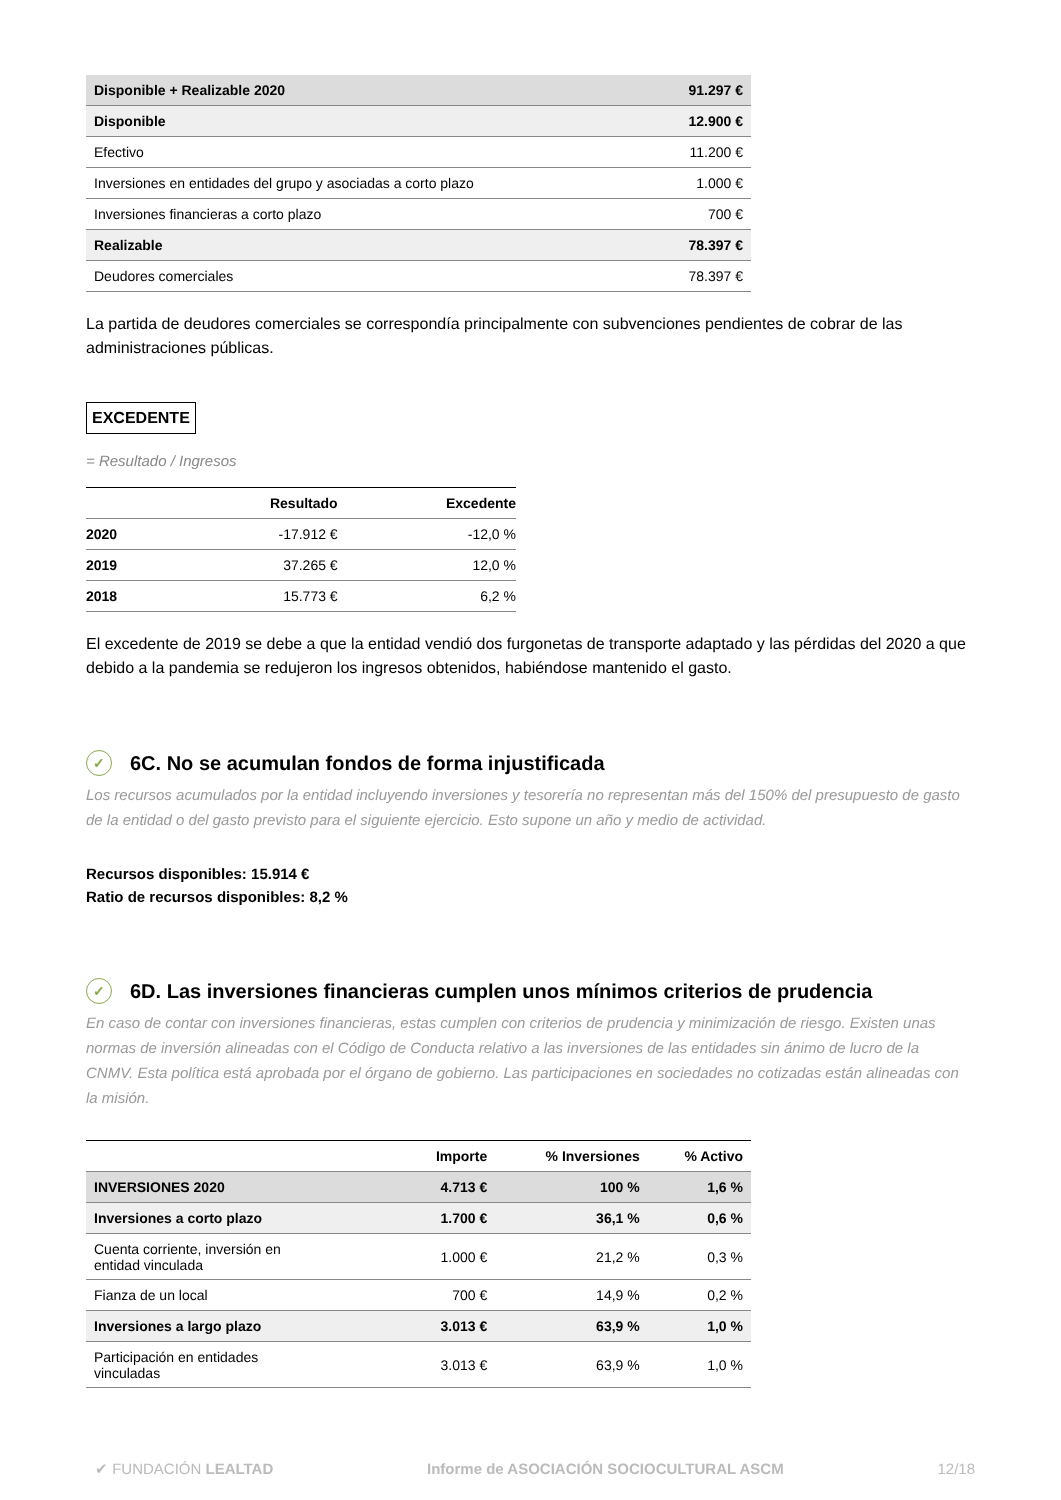| Disponible + Realizable 2020 | 91.297 € |
| Disponible | 12.900 € |
| Efectivo | 11.200 € |
| Inversiones en entidades del grupo y asociadas a corto plazo | 1.000 € |
| Inversiones financieras a corto plazo | 700 € |
| Realizable | 78.397 € |
| Deudores comerciales | 78.397 € |
La partida de deudores comerciales se correspondía principalmente con subvenciones pendientes de cobrar de las administraciones públicas.
EXCEDENTE
= Resultado / Ingresos
| | Resultado | Excedente |
| --- | --- | --- |
| 2020 | -17.912 € | -12,0 % |
| 2019 | 37.265 € | 12,0 % |
| 2018 | 15.773 € | 6,2 % |
El excedente de 2019 se debe a que la entidad vendió dos furgonetas de transporte adaptado y las pérdidas del 2020 a que debido a la pandemia se redujeron los ingresos obtenidos, habiéndose mantenido el gasto.
✓ 6C. No se acumulan fondos de forma injustificada
Los recursos acumulados por la entidad incluyendo inversiones y tesorería no representan más del 150% del presupuesto de gasto de la entidad o del gasto previsto para el siguiente ejercicio. Esto supone un año y medio de actividad.
Recursos disponibles: 15.914 €
Ratio de recursos disponibles: 8,2 %
✓ 6D. Las inversiones financieras cumplen unos mínimos criterios de prudencia
En caso de contar con inversiones financieras, estas cumplen con criterios de prudencia y minimización de riesgo. Existen unas normas de inversión alineadas con el Código de Conducta relativo a las inversiones de las entidades sin ánimo de lucro de la CNMV. Esta política está aprobada por el órgano de gobierno. Las participaciones en sociedades no cotizadas están alineadas con la misión.
| | Importe | % Inversiones | % Activo |
| --- | --- | --- | --- |
| INVERSIONES 2020 | 4.713 € | 100 % | 1,6 % |
| Inversiones a corto plazo | 1.700 € | 36,1 % | 0,6 % |
| Cuenta corriente, inversión en entidad vinculada | 1.000 € | 21,2 % | 0,3 % |
| Fianza de un local | 700 € | 14,9 % | 0,2 % |
| Inversiones a largo plazo | 3.013 € | 63,9 % | 1,0 % |
| Participación en entidades vinculadas | 3.013 € | 63,9 % | 1,0 % |
✔ FUNDACIÓN LEALTAD Informe de ASOCIACIÓN SOCIOCULTURAL ASCM 12/18